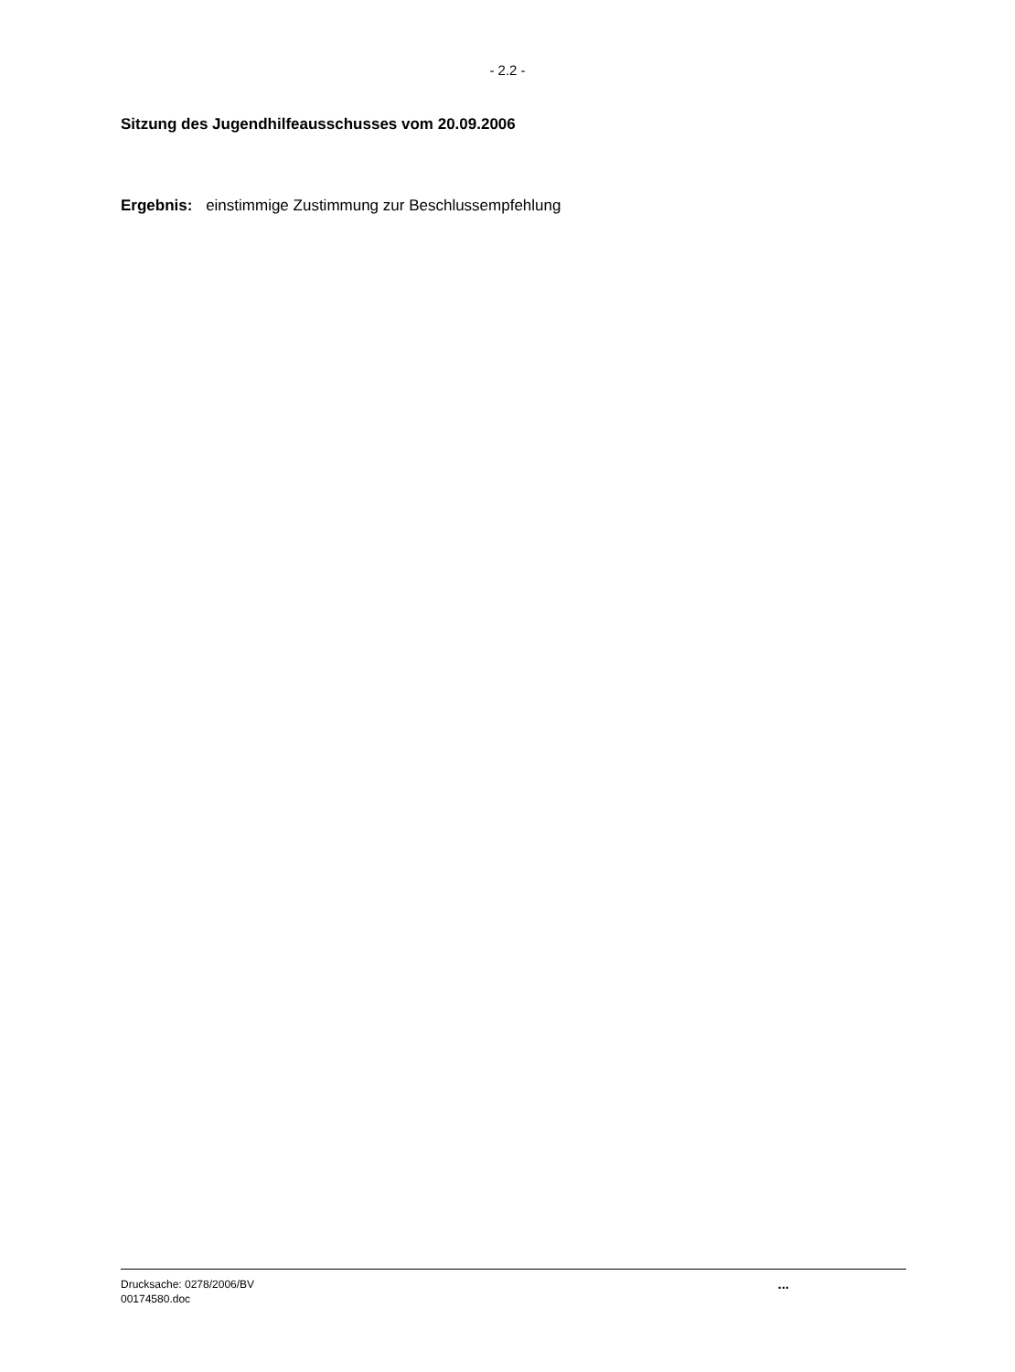- 2.2 -
Sitzung des Jugendhilfeausschusses vom 20.09.2006
Ergebnis: einstimmige Zustimmung zur Beschlussempfehlung
Drucksache: 0278/2006/BV
00174580.doc
...